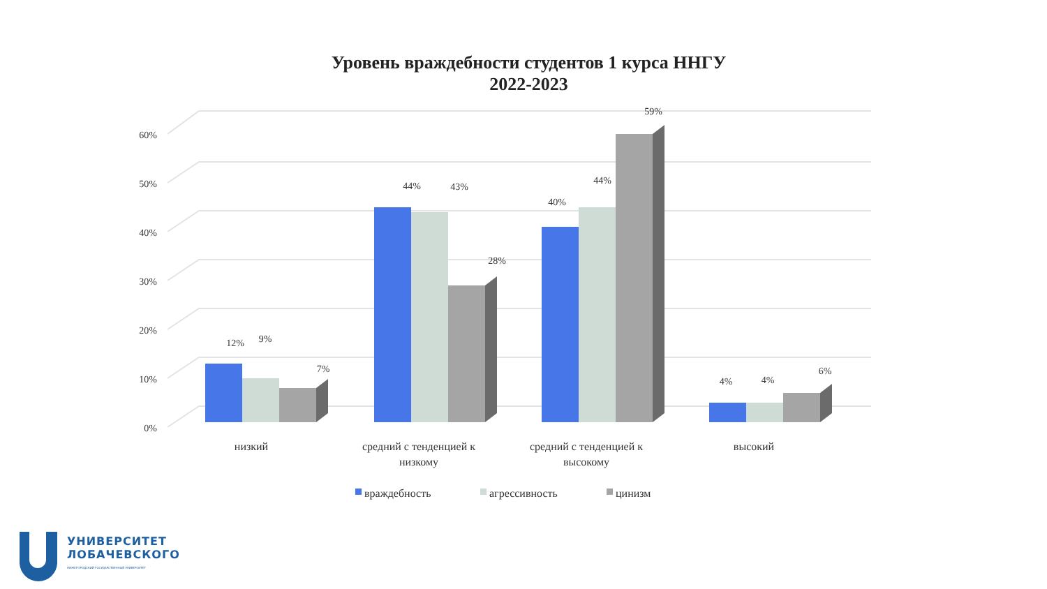Уровень враждебности студентов 1 курса ННГУ
2022-2023
0%
10%
20%
30%
40%
50%
60%
12%
9%
7%
44%
43%
28%
40%
44%
59%
4%
4%
6%
низкий
средний с тенденцией к
низкому
средний с тенденцией к
высокому
высокий
враждебность
агрессивность
цинизм
УНИВЕРСИТЕТ
ЛОБАЧЕВСКОГО
НИЖЕГОРОДСКИЙ ГОСУДАРСТВЕННЫЙ УНИВЕРСИТЕТ